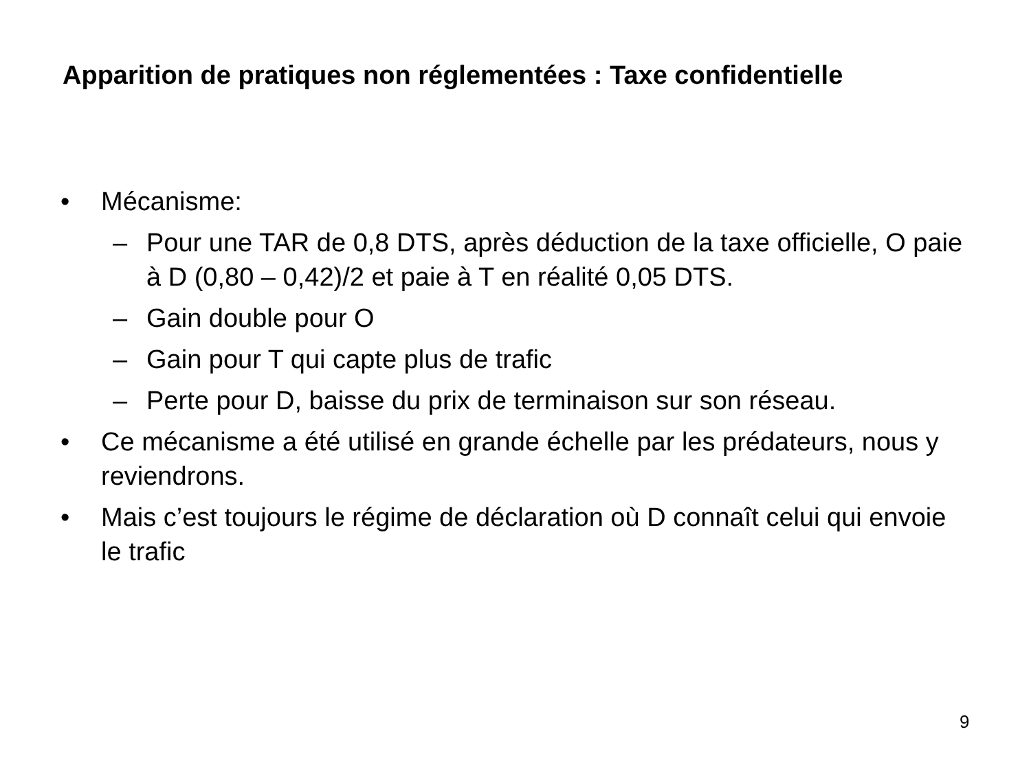Apparition de pratiques non réglementées : Taxe confidentielle
• Mécanisme:
– Pour une TAR de 0,8 DTS, après déduction de la taxe officielle, O paie à D (0,80 – 0,42)/2 et paie à T en réalité 0,05 DTS.
– Gain double pour O
– Gain pour T qui capte plus de trafic
– Perte pour D, baisse du prix de terminaison sur son réseau.
• Ce mécanisme a été utilisé en grande échelle par les prédateurs, nous y reviendrons.
• Mais c’est toujours le régime de déclaration où D connaît celui qui envoie le trafic
9